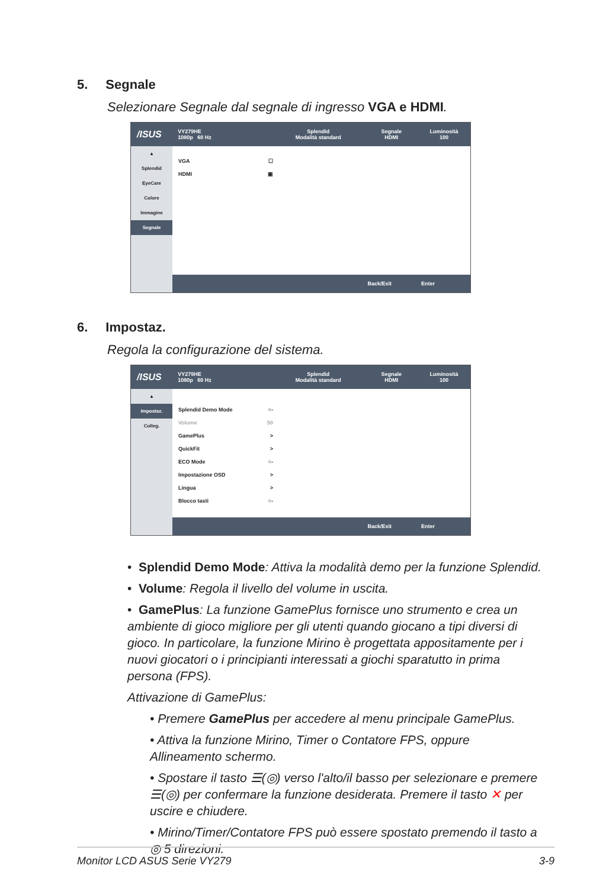5. Segnale
Selezionare Segnale dal segnale di ingresso VGA e HDMI.
/ISUS
VY279HE
1080p 60 Hz
Splendid
Modalità standard
Segnale
HDMI
Luminosità
100
▲
Splendid
EyeCare
Colore
Immagine
Segnale
VGA ☐
HDMI ▣
Back/Exit Enter
6. Impostaz.
Regola la configurazione del sistema.
/ISUS
VY279HE
1080p 60 Hz
Splendid
Modalità standard
Segnale
HDMI
Luminosità
100
▲
Impostaz.
Colleg.
Splendid Demo Mode ○-
Volume 50
GamePlus >
QuickFit >
ECO Mode ○-
Impostazione OSD >
Lingua >
Blocco tasti ○-
Back/Exit Enter
• Splendid Demo Mode: Attiva la modalità demo per la funzione Splendid.
• Volume: Regola il livello del volume in uscita.
• GamePlus: La funzione GamePlus fornisce uno strumento e crea un ambiente di gioco migliore per gli utenti quando giocano a tipi diversi di gioco. In particolare, la funzione Mirino è progettata appositamente per i nuovi giocatori o i principianti interessati a giochi sparatutto in prima persona (FPS).
Attivazione di GamePlus:
• Premere GamePlus per accedere al menu principale GamePlus.
• Attiva la funzione Mirino, Timer o Contatore FPS, oppure Allineamento schermo.
• Spostare il tasto ☰(◎) verso l'alto/il basso per selezionare e premere ☰(◎) per confermare la funzione desiderata. Premere il tasto ✕ per uscire e chiudere.
• Mirino/Timer/Contatore FPS può essere spostato premendo il tasto a ◎ 5 direzioni.
Monitor LCD ASUS Serie VY279 3-9